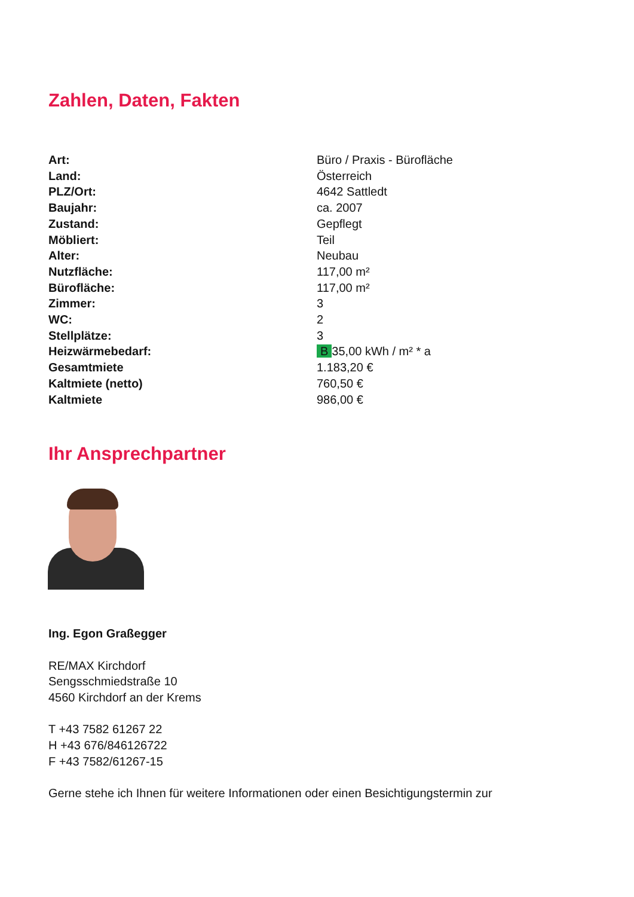Zahlen, Daten, Fakten
| Art: | Büro / Praxis - Bürofläche |
| Land: | Österreich |
| PLZ/Ort: | 4642 Sattledt |
| Baujahr: | ca. 2007 |
| Zustand: | Gepflegt |
| Möbliert: | Teil |
| Alter: | Neubau |
| Nutzfläche: | 117,00 m² |
| Bürofläche: | 117,00 m² |
| Zimmer: | 3 |
| WC: | 2 |
| Stellplätze: | 3 |
| Heizwärmebedarf: | B 35,00 kWh / m² * a |
| Gesamtmiete | 1.183,20 € |
| Kaltmiete (netto) | 760,50 € |
| Kaltmiete | 986,00 € |
Ihr Ansprechpartner
Ing. Egon Graßegger
RE/MAX Kirchdorf
Sengsschmiedstraße 10
4560 Kirchdorf an der Krems
T +43 7582 61267 22
H +43 676/846126722
F +43 7582/61267-15
Gerne stehe ich Ihnen für weitere Informationen oder einen Besichtigungstermin zur